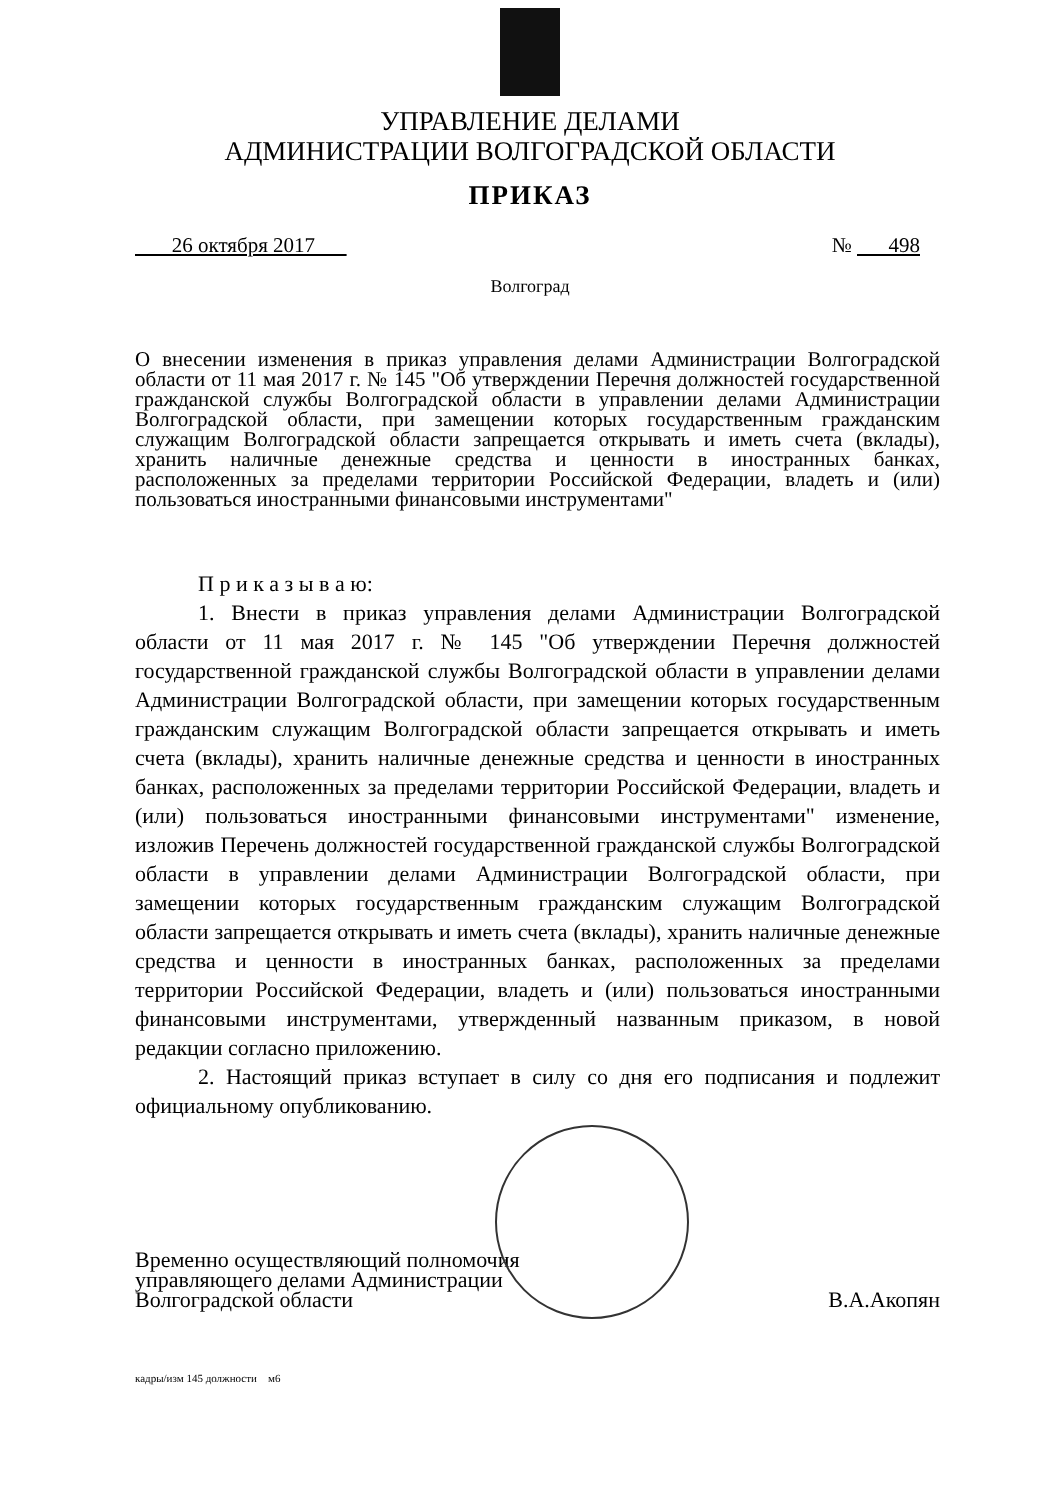УПРАВЛЕНИЕ ДЕЛАМИ
АДМИНИСТРАЦИИ ВОЛГОГРАДСКОЙ ОБЛАСТИ
ПРИКАЗ
26 октября 2017 № 498
Волгоград
О внесении изменения в приказ управления делами Администрации Волгоградской области от 11 мая 2017 г. № 145 "Об утверждении Перечня должностей государственной гражданской службы Волгоградской области в управлении делами Администрации Волгоградской области, при замещении которых государственным гражданским служащим Волгоградской области запрещается открывать и иметь счета (вклады), хранить наличные денежные средства и ценности в иностранных банках, расположенных за пределами территории Российской Федерации, владеть и (или) пользоваться иностранными финансовыми инструментами"
П р и к а з ы в а ю:
1. Внести в приказ управления делами Администрации Волгоградской области от 11 мая 2017 г. № 145 "Об утверждении Перечня должностей государственной гражданской службы Волгоградской области в управлении делами Администрации Волгоградской области, при замещении которых государственным гражданским служащим Волгоградской области запрещается открывать и иметь счета (вклады), хранить наличные денежные средства и ценности в иностранных банках, расположенных за пределами территории Российской Федерации, владеть и (или) пользоваться иностранными финансовыми инструментами" изменение, изложив Перечень должностей государственной гражданской службы Волгоградской области в управлении делами Администрации Волгоградской области, при замещении которых государственным гражданским служащим Волгоградской области запрещается открывать и иметь счета (вклады), хранить наличные денежные средства и ценности в иностранных банках, расположенных за пределами территории Российской Федерации, владеть и (или) пользоваться иностранными финансовыми инструментами, утвержденный названным приказом, в новой редакции согласно приложению.
2. Настоящий приказ вступает в силу со дня его подписания и подлежит официальному опубликованию.
Временно осуществляющий полномочия
управляющего делами Администрации
Волгоградской области
В.А.Акопян
кадры/изм 145 должности м6